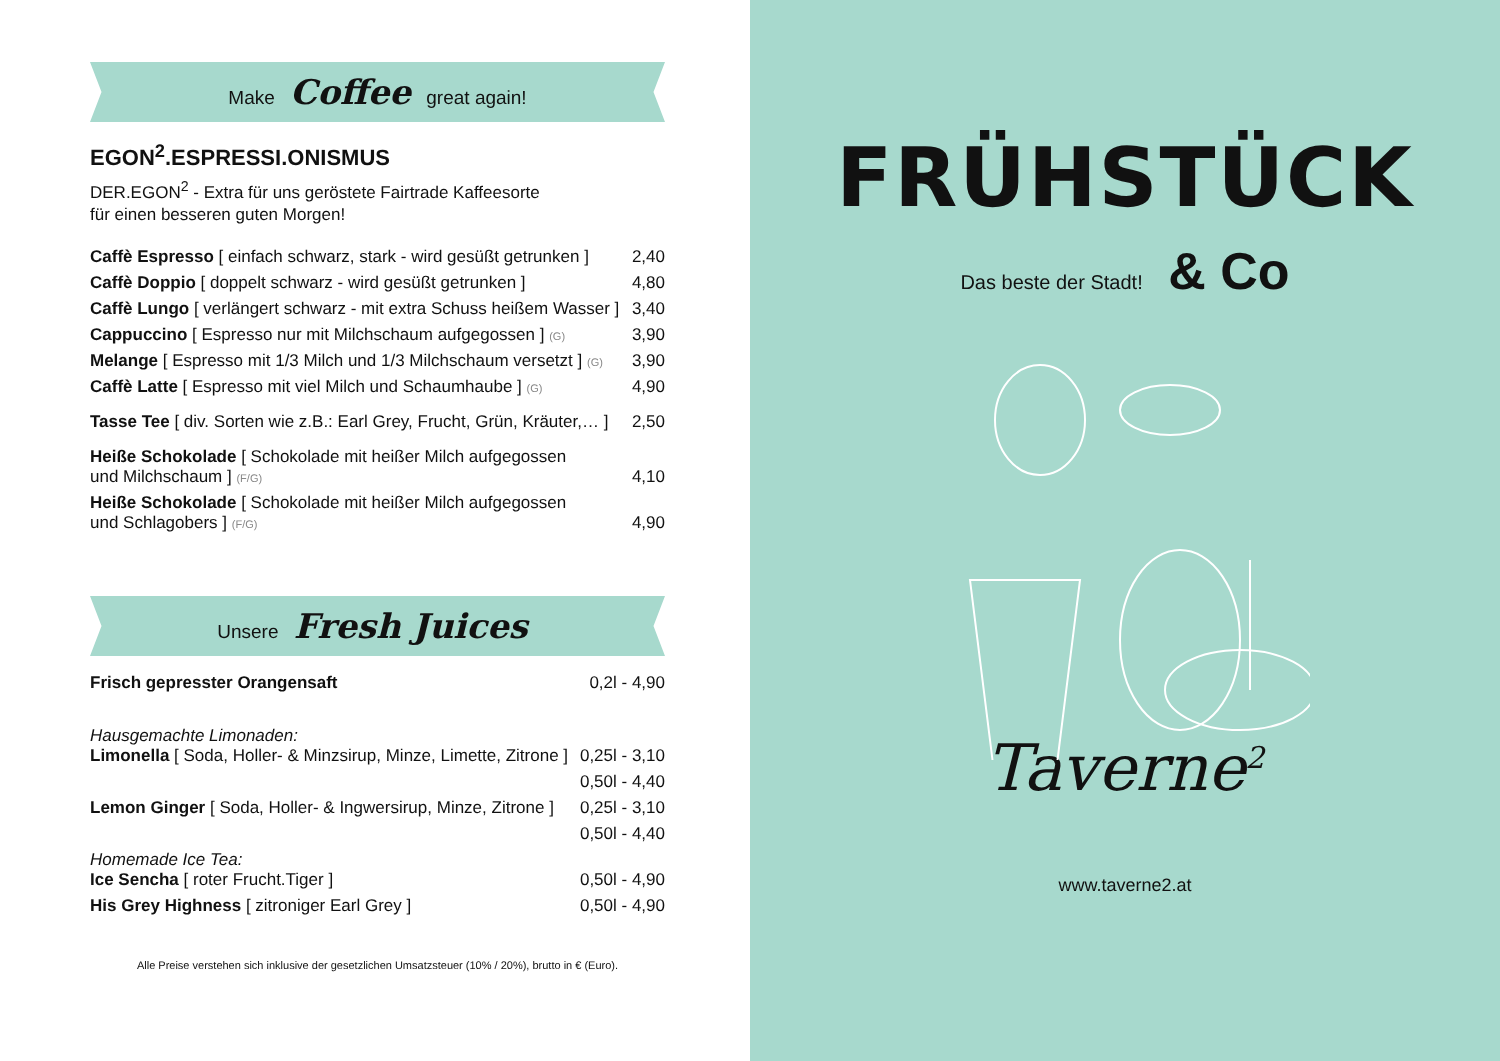Make Coffee great again!
EGON<sup>2</sup>.ESPRESSI.ONISMUS
DER.EGON<sup>2</sup> - Extra für uns geröstete Fairtrade Kaffeesorte
für einen besseren guten Morgen!
| Caffè Espresso [ einfach schwarz, stark - wird gesüßt getrunken ] | 2,40 |
| Caffè Doppio [ doppelt schwarz - wird gesüßt getrunken ] | 4,80 |
| Caffè Lungo [ verlängert schwarz - mit extra Schuss heißem Wasser ] | 3,40 |
| Cappuccino [ Espresso nur mit Milchschaum aufgegossen ] (G) | 3,90 |
| Melange [ Espresso mit 1/3 Milch und 1/3 Milchschaum versetzt ] (G) | 3,90 |
| Caffè Latte [ Espresso mit viel Milch und Schaumhaube ] (G) | 4,90 |
| Tasse Tee [ div. Sorten wie z.B.: Earl Grey, Frucht, Grün, Kräuter,… ] | 2,50 |
| Heiße Schokolade [ Schokolade mit heißer Milch aufgegossen und Milchschaum ] (F/G) | 4,10 |
| Heiße Schokolade [ Schokolade mit heißer Milch aufgegossen und Schlagobers ] (F/G) | 4,90 |
Unsere Fresh Juices
| Frisch gepresster Orangensaft | 0,2l - 4,90 |
| Hausgemachte Limonaden: Limonella [ Soda, Holler- & Minzsirup, Minze, Limette, Zitrone ] | 0,25l - 3,10 |
| | 0,50l - 4,40 |
| Lemon Ginger [ Soda, Holler- & Ingwersirup, Minze, Zitrone ] | 0,25l - 3,10 |
| | 0,50l - 4,40 |
| Homemade Ice Tea: Ice Sencha [ roter Frucht.Tiger ] | 0,50l - 4,90 |
| His Grey Highness [ zitroniger Earl Grey ] | 0,50l - 4,90 |
Alle Preise verstehen sich inklusive der gesetzlichen Umsatzsteuer (10% / 20%), brutto in € (Euro).
FRÜHSTÜCK
Das beste der Stadt! & Co
Taverne<sup>2</sup>
www.taverne2.at